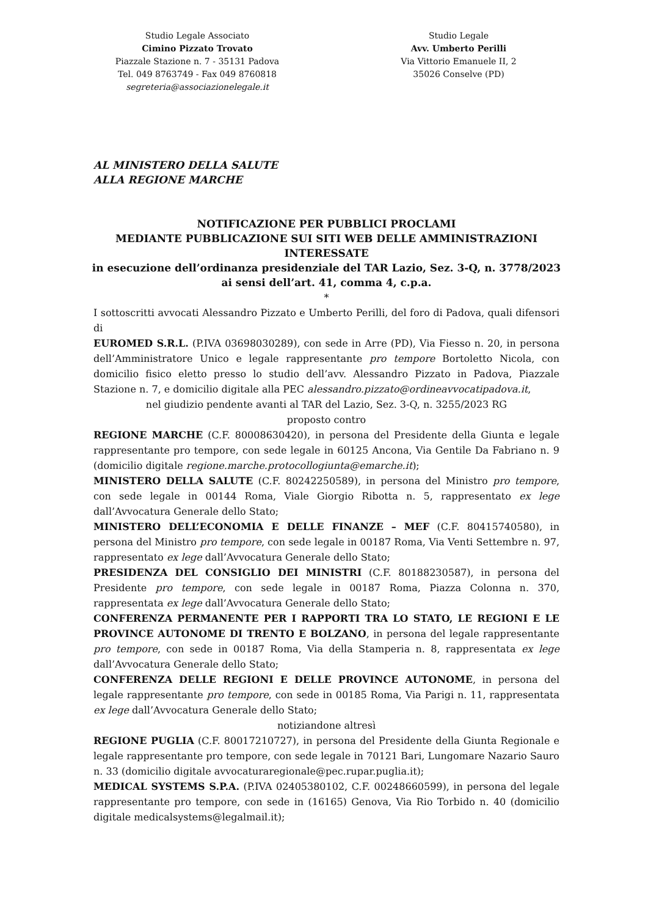Studio Legale Associato
Cimino Pizzato Trovato
Piazzale Stazione n. 7 - 35131 Padova
Tel. 049 8763749 - Fax 049 8760818
segreteria@associazionelegale.it
Studio Legale
Avv. Umberto Perilli
Via Vittorio Emanuele II, 2
35026 Conselve (PD)
AL MINISTERO DELLA SALUTE
ALLA REGIONE MARCHE
NOTIFICAZIONE PER PUBBLICI PROCLAMI
MEDIANTE PUBBLICAZIONE SUI SITI WEB DELLE AMMINISTRAZIONI INTERESSATE
in esecuzione dell’ordinanza presidenziale del TAR Lazio, Sez. 3-Q, n. 3778/2023
ai sensi dell’art. 41, comma 4, c.p.a.
*
I sottoscritti avvocati Alessandro Pizzato e Umberto Perilli, del foro di Padova, quali difensori di
EUROMED S.R.L. (P.IVA 03698030289), con sede in Arre (PD), Via Fiesso n. 20, in persona dell’Amministratore Unico e legale rappresentante pro tempore Bortoletto Nicola, con domicilio fisico eletto presso lo studio dell’avv. Alessandro Pizzato in Padova, Piazzale Stazione n. 7, e domicilio digitale alla PEC alessandro.pizzato@ordineavvocatipadova.it,
nel giudizio pendente avanti al TAR del Lazio, Sez. 3-Q, n. 3255/2023 RG
proposto contro
REGIONE MARCHE (C.F. 80008630420), in persona del Presidente della Giunta e legale rappresentante pro tempore, con sede legale in 60125 Ancona, Via Gentile Da Fabriano n. 9 (domicilio digitale regione.marche.protocollogiunta@emarche.it);
MINISTERO DELLA SALUTE (C.F. 80242250589), in persona del Ministro pro tempore, con sede legale in 00144 Roma, Viale Giorgio Ribotta n. 5, rappresentato ex lege dall’Avvocatura Generale dello Stato;
MINISTERO DELL’ECONOMIA E DELLE FINANZE – MEF (C.F. 80415740580), in persona del Ministro pro tempore, con sede legale in 00187 Roma, Via Venti Settembre n. 97, rappresentato ex lege dall’Avvocatura Generale dello Stato;
PRESIDENZA DEL CONSIGLIO DEI MINISTRI (C.F. 80188230587), in persona del Presidente pro tempore, con sede legale in 00187 Roma, Piazza Colonna n. 370, rappresentata ex lege dall’Avvocatura Generale dello Stato;
CONFERENZA PERMANENTE PER I RAPPORTI TRA LO STATO, LE REGIONI E LE PROVINCE AUTONOME DI TRENTO E BOLZANO, in persona del legale rappresentante pro tempore, con sede in 00187 Roma, Via della Stamperia n. 8, rappresentata ex lege dall’Avvocatura Generale dello Stato;
CONFERENZA DELLE REGIONI E DELLE PROVINCE AUTONOME, in persona del legale rappresentante pro tempore, con sede in 00185 Roma, Via Parigi n. 11, rappresentata ex lege dall’Avvocatura Generale dello Stato;
notiziandone altresì
REGIONE PUGLIA (C.F. 80017210727), in persona del Presidente della Giunta Regionale e legale rappresentante pro tempore, con sede legale in 70121 Bari, Lungomare Nazario Sauro n. 33 (domicilio digitale avvocaturaregionale@pec.rupar.puglia.it);
MEDICAL SYSTEMS S.P.A. (P.IVA 02405380102, C.F. 00248660599), in persona del legale rappresentante pro tempore, con sede in (16165) Genova, Via Rio Torbido n. 40 (domicilio digitale medicalsystems@legalmail.it);